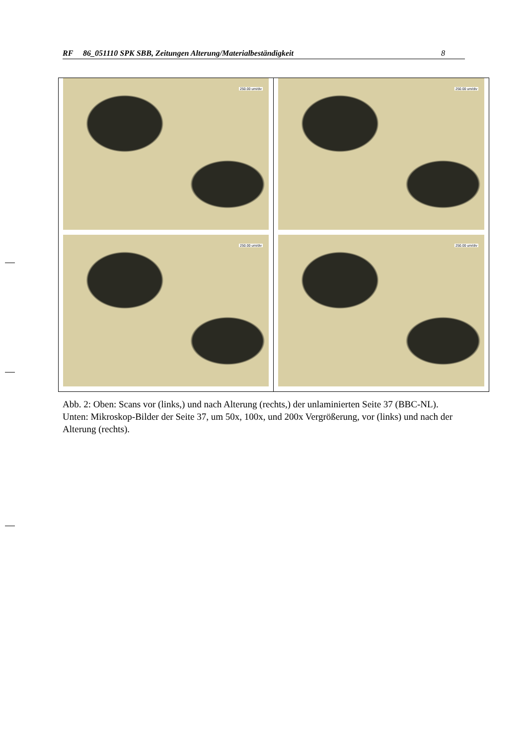RF 86_051110 SPK SBB, Zeitungen Alterung/Materialbeständigkeit 8
250.00 um/div
250.00 um/div
250.00 um/div
250.00 um/div
Abb. 2: Oben: Scans vor (links,) und nach Alterung (rechts,) der unlaminierten Seite 37 (BBC-NL). Unten: Mikroskop-Bilder der Seite 37, um 50x, 100x, und 200x Vergrößerung, vor (links) und nach der Alterung (rechts).